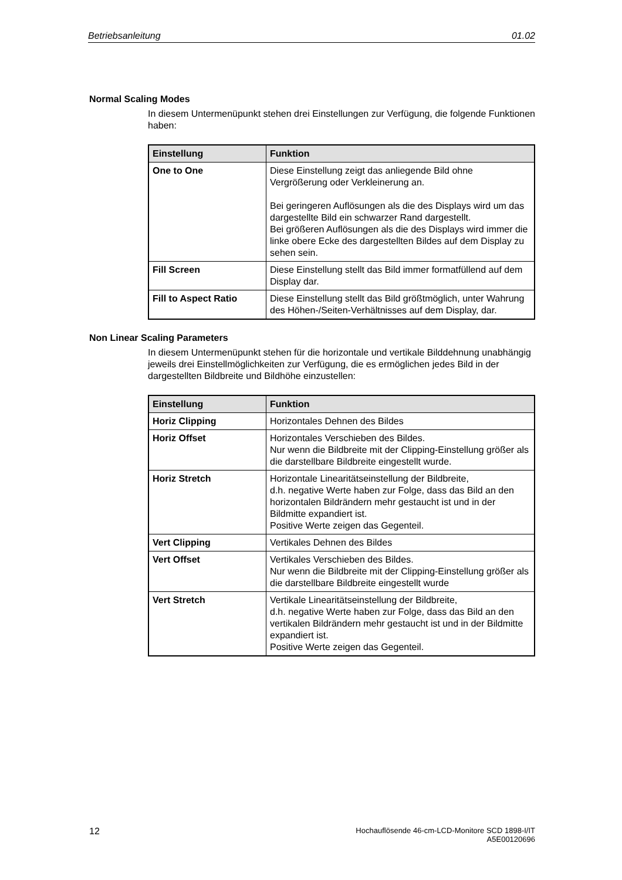Betriebsanleitung 01.02
Normal Scaling Modes
In diesem Untermenüpunkt stehen drei Einstellungen zur Verfügung, die folgende Funktionen haben:
| Einstellung | Funktion |
| --- | --- |
| One to One | Diese Einstellung zeigt das anliegende Bild ohne Vergrößerung oder Verkleinerung an. Bei geringeren Auflösungen als die des Displays wird um das dargestellte Bild ein schwarzer Rand dargestellt. Bei größeren Auflösungen als die des Displays wird immer die linke obere Ecke des dargestellten Bildes auf dem Display zu sehen sein. |
| Fill Screen | Diese Einstellung stellt das Bild immer formatfüllend auf dem Display dar. |
| Fill to Aspect Ratio | Diese Einstellung stellt das Bild größtmöglich, unter Wahrung des Höhen-/Seiten-Verhältnisses auf dem Display, dar. |
Non Linear Scaling Parameters
In diesem Untermenüpunkt stehen für die horizontale und vertikale Bilddehnung unabhängig jeweils drei Einstellmöglichkeiten zur Verfügung, die es ermöglichen jedes Bild in der dargestellten Bildbreite und Bildhöhe einzustellen:
| Einstellung | Funktion |
| --- | --- |
| Horiz Clipping | Horizontales Dehnen des Bildes |
| Horiz Offset | Horizontales Verschieben des Bildes. Nur wenn die Bildbreite mit der Clipping-Einstellung größer als die darstellbare Bildbreite eingestellt wurde. |
| Horiz Stretch | Horizontale Linearitätseinstellung der Bildbreite, d.h. negative Werte haben zur Folge, dass das Bild an den horizontalen Bildrändern mehr gestaucht ist und in der Bildmitte expandiert ist. Positive Werte zeigen das Gegenteil. |
| Vert Clipping | Vertikales Dehnen des Bildes |
| Vert Offset | Vertikales Verschieben des Bildes. Nur wenn die Bildbreite mit der Clipping-Einstellung größer als die darstellbare Bildbreite eingestellt wurde |
| Vert Stretch | Vertikale Linearitätseinstellung der Bildbreite, d.h. negative Werte haben zur Folge, dass das Bild an den vertikalen Bildrändern mehr gestaucht ist und in der Bildmitte expandiert ist. Positive Werte zeigen das Gegenteil. |
12 Hochauflösende 46-cm-LCD-Monitore SCD 1898-I/IT
A5E00120696